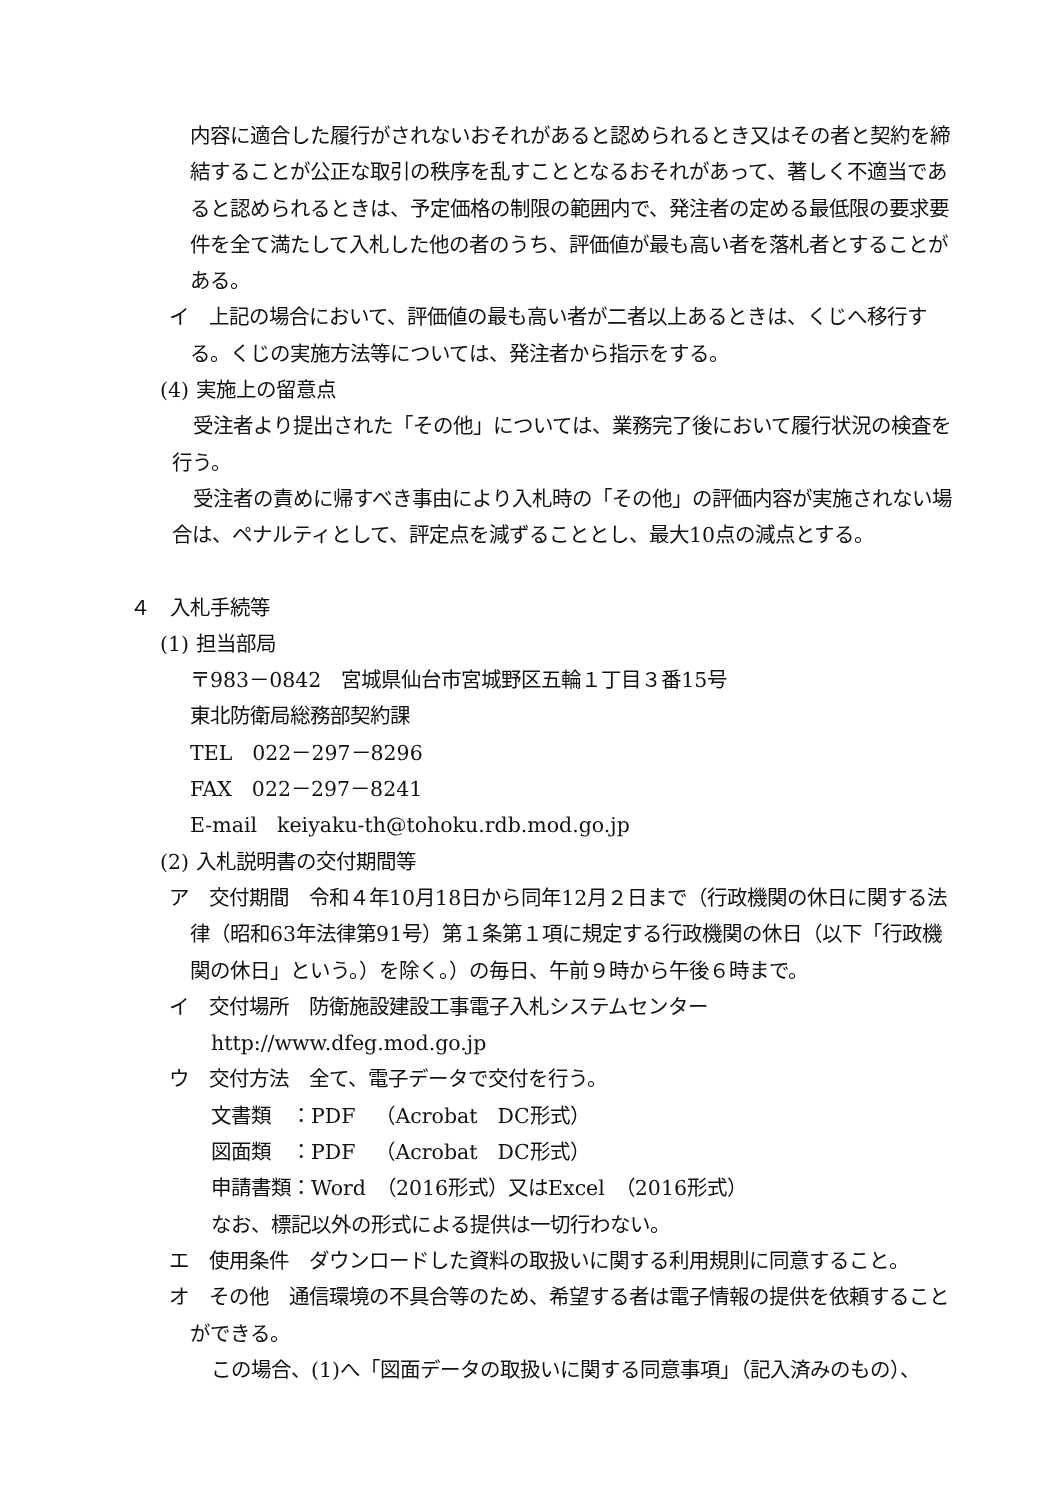内容に適合した履行がされないおそれがあると認められるとき又はその者と契約を締結することが公正な取引の秩序を乱すこととなるおそれがあって、著しく不適当であると認められるときは、予定価格の制限の範囲内で、発注者の定める最低限の要求要件を全て満たして入札した他の者のうち、評価値が最も高い者を落札者とすることがある。
イ　上記の場合において、評価値の最も高い者が二者以上あるときは、くじへ移行する。くじの実施方法等については、発注者から指示をする。
(4) 実施上の留意点
受注者より提出された「その他」については、業務完了後において履行状況の検査を行う。
受注者の責めに帰すべき事由により入札時の「その他」の評価内容が実施されない場合は、ペナルティとして、評定点を減ずることとし、最大10点の減点とする。
４　入札手続等
(1) 担当部局
〒983－0842　宮城県仙台市宮城野区五輪１丁目３番15号
東北防衛局総務部契約課
TEL　022－297－8296
FAX　022－297－8241
E-mail　keiyaku-th@tohoku.rdb.mod.go.jp
(2) 入札説明書の交付期間等
ア　交付期間　令和４年10月18日から同年12月２日まで（行政機関の休日に関する法律（昭和63年法律第91号）第１条第１項に規定する行政機関の休日（以下「行政機関の休日」という。）を除く。）の毎日、午前９時から午後６時まで。
イ　交付場所　防衛施設建設工事電子入札システムセンター
http://www.dfeg.mod.go.jp
ウ　交付方法　全て、電子データで交付を行う。
文書類　：PDF　（Acrobat　DC形式）
図面類　：PDF　（Acrobat　DC形式）
申請書類：Word　（2016形式）又はExcel　（2016形式）
なお、標記以外の形式による提供は一切行わない。
エ　使用条件　ダウンロードした資料の取扱いに関する利用規則に同意すること。
オ　その他　通信環境の不具合等のため、希望する者は電子情報の提供を依頼することができる。
この場合、(1)へ「図面データの取扱いに関する同意事項」（記入済みのもの）、